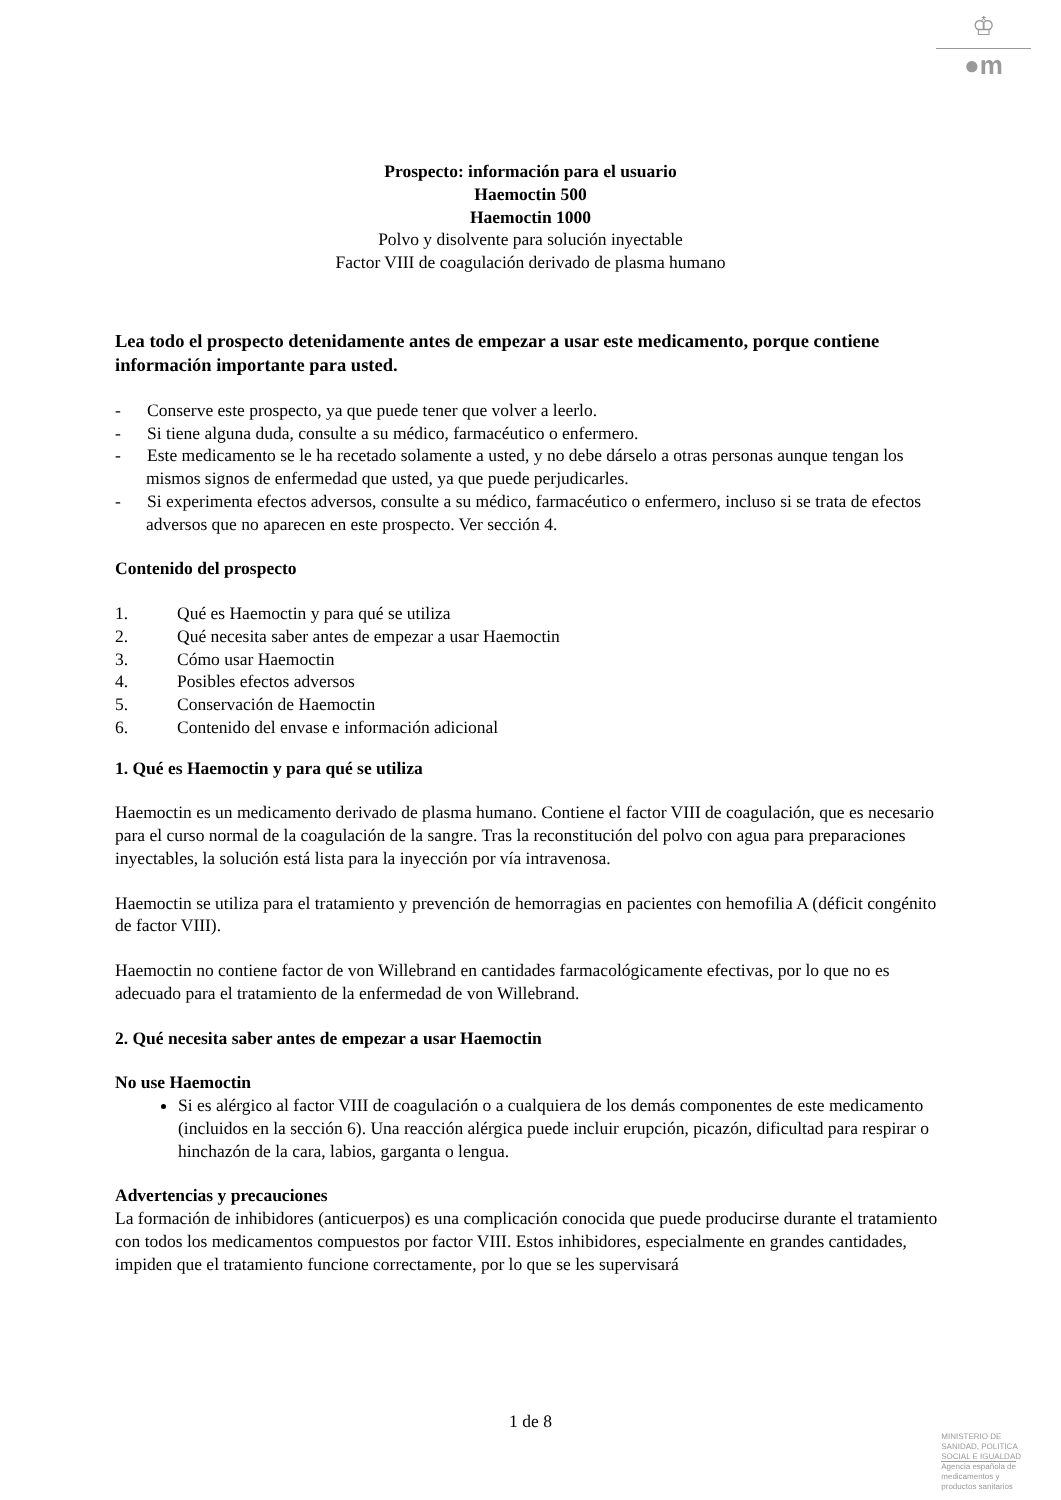♔
●m
Prospecto: información para el usuario
Haemoctin 500
Haemoctin 1000
Polvo y disolvente para solución inyectable
Factor VIII de coagulación derivado de plasma humano
Lea todo el prospecto detenidamente antes de empezar a usar este medicamento, porque contiene información importante para usted.
- Conserve este prospecto, ya que puede tener que volver a leerlo.
- Si tiene alguna duda, consulte a su médico, farmacéutico o enfermero.
- Este medicamento se le ha recetado solamente a usted, y no debe dárselo a otras personas aunque tengan los mismos signos de enfermedad que usted, ya que puede perjudicarles.
- Si experimenta efectos adversos, consulte a su médico, farmacéutico o enfermero, incluso si se trata de efectos adversos que no aparecen en este prospecto. Ver sección 4.
Contenido del prospecto
1. Qué es Haemoctin y para qué se utiliza
2. Qué necesita saber antes de empezar a usar Haemoctin
3. Cómo usar Haemoctin
4. Posibles efectos adversos
5. Conservación de Haemoctin
6. Contenido del envase e información adicional
1. Qué es Haemoctin y para qué se utiliza
Haemoctin es un medicamento derivado de plasma humano. Contiene el factor VIII de coagulación, que es necesario para el curso normal de la coagulación de la sangre. Tras la reconstitución del polvo con agua para preparaciones inyectables, la solución está lista para la inyección por vía intravenosa.
Haemoctin se utiliza para el tratamiento y prevención de hemorragias en pacientes con hemofilia A (déficit congénito de factor VIII).
Haemoctin no contiene factor de von Willebrand en cantidades farmacológicamente efectivas, por lo que no es adecuado para el tratamiento de la enfermedad de von Willebrand.
2. Qué necesita saber antes de empezar a usar Haemoctin
No use Haemoctin
Si es alérgico al factor VIII de coagulación o a cualquiera de los demás componentes de este medicamento (incluidos en la sección 6). Una reacción alérgica puede incluir erupción, picazón, dificultad para respirar o hinchazón de la cara, labios, garganta o lengua.
Advertencias y precauciones
La formación de inhibidores (anticuerpos) es una complicación conocida que puede producirse durante el tratamiento con todos los medicamentos compuestos por factor VIII. Estos inhibidores, especialmente en grandes cantidades, impiden que el tratamiento funcione correctamente, por lo que se les supervisará
1 de 8
MINISTERIO DE
SANIDAD, POLITICA
SOCIAL E IGUALDAD
Agencia española de
medicamentos y
productos sanitarios